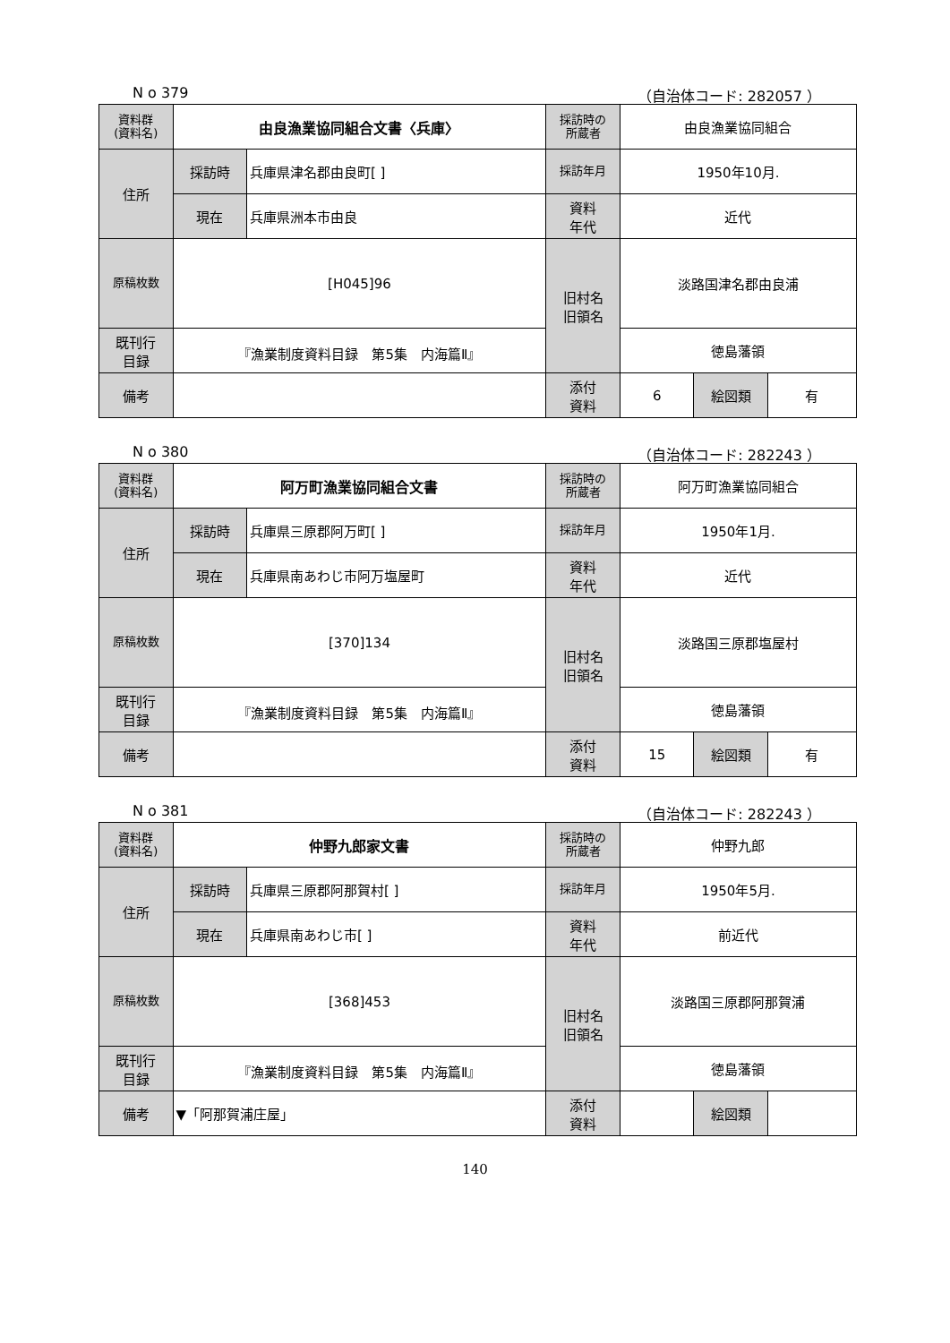N o 379 （自治体コード: 282057 ）
| 資料群 (資料名) | 由良漁業協同組合文書〈兵庫〉 | | 採訪時の 所蔵者 | 由良漁業協同組合 | | |
| 住所 | 採訪時 | 兵庫県津名郡由良町[ ] | 採訪年月 | 1950年10月. | | |
| | 現在 | 兵庫県洲本市由良 | 資料 年代 | 近代 | | |
| 原稿枚数 | [H045]96 | | 旧村名 旧領名 | 淡路国津名郡由良浦 | | |
| 既刊行 目録 | 『漁業制度資料目録 第5集 内海篇Ⅱ』 | | | 徳島藩領 | | |
| 備考 | | | | | | |
| | | | 添付 資料 | 6 | 絵図類 | 有 |
N o 380 （自治体コード: 282243 ）
| 資料群 (資料名) | 阿万町漁業協同組合文書 | | 採訪時の 所蔵者 | 阿万町漁業協同組合 | | |
| 住所 | 採訪時 | 兵庫県三原郡阿万町[ ] | 採訪年月 | 1950年1月. | | |
| | 現在 | 兵庫県南あわじ市阿万塩屋町 | 資料 年代 | 近代 | | |
| 原稿枚数 | [370]134 | | 旧村名 旧領名 | 淡路国三原郡塩屋村 | | |
| 既刊行 目録 | 『漁業制度資料目録 第5集 内海篇Ⅱ』 | | | 徳島藩領 | | |
| 備考 | | | | | | |
| | | | 添付 資料 | 15 | 絵図類 | 有 |
N o 381 （自治体コード: 282243 ）
| 資料群 (資料名) | 仲野九郎家文書 | | 採訪時の 所蔵者 | 仲野九郎 | | |
| 住所 | 採訪時 | 兵庫県三原郡阿那賀村[ ] | 採訪年月 | 1950年5月. | | |
| | 現在 | 兵庫県南あわじ市[ ] | 資料 年代 | 前近代 | | |
| 原稿枚数 | [368]453 | | 旧村名 旧領名 | 淡路国三原郡阿那賀浦 | | |
| 既刊行 目録 | 『漁業制度資料目録 第5集 内海篇Ⅱ』 | | | 徳島藩領 | | |
| 備考 | ▼「阿那賀浦庄屋」 | | | | | |
| | | | 添付 資料 | | 絵図類 | |
140